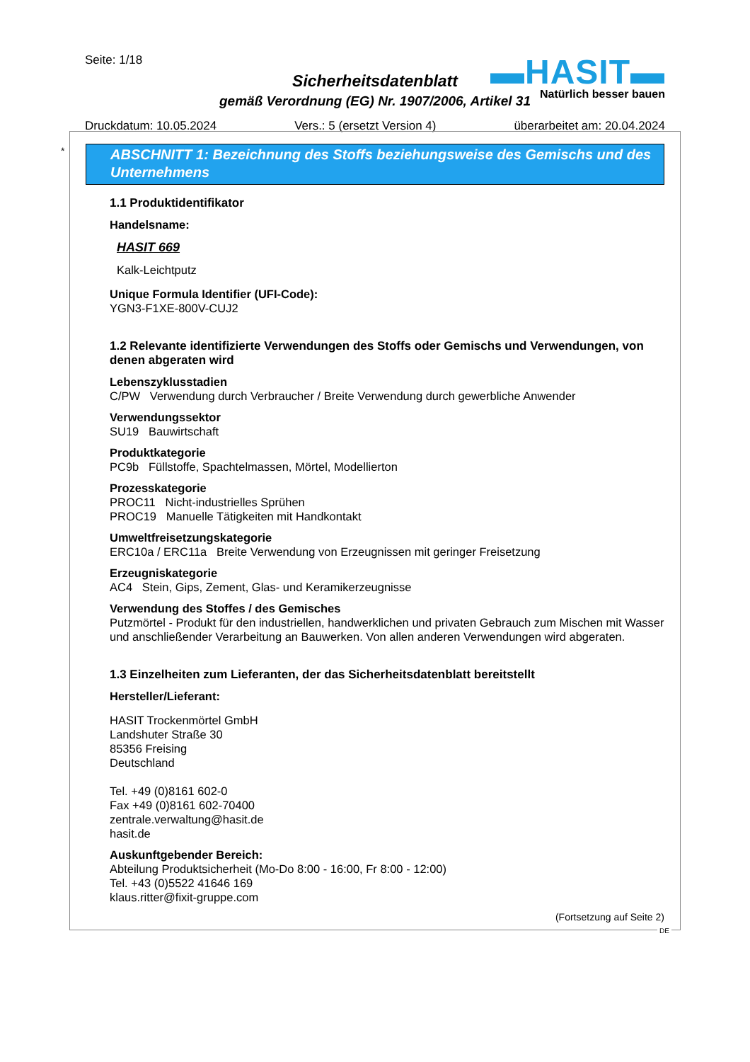Seite: 1/18
▬HASIT▬
Natürlich besser bauen
Sicherheitsdatenblatt
gemäß Verordnung (EG) Nr. 1907/2006, Artikel 31
Druckdatum: 10.05.2024 Vers.: 5 (ersetzt Version 4) überarbeitet am: 20.04.2024
*
ABSCHNITT 1: Bezeichnung des Stoffs beziehungsweise des Gemischs und des Unternehmens
1.1 Produktidentifikator
Handelsname:
HASIT 669
Kalk-Leichtputz
Unique Formula Identifier (UFI-Code):
YGN3-F1XE-800V-CUJ2
1.2 Relevante identifizierte Verwendungen des Stoffs oder Gemischs und Verwendungen, von denen abgeraten wird
Lebenszyklusstadien
C/PW Verwendung durch Verbraucher / Breite Verwendung durch gewerbliche Anwender
Verwendungssektor
SU19 Bauwirtschaft
Produktkategorie
PC9b Füllstoffe, Spachtelmassen, Mörtel, Modellierton
Prozesskategorie
PROC11 Nicht-industrielles Sprühen
PROC19 Manuelle Tätigkeiten mit Handkontakt
Umweltfreisetzungskategorie
ERC10a / ERC11a Breite Verwendung von Erzeugnissen mit geringer Freisetzung
Erzeugniskategorie
AC4 Stein, Gips, Zement, Glas- und Keramikerzeugnisse
Verwendung des Stoffes / des Gemisches
Putzmörtel - Produkt für den industriellen, handwerklichen und privaten Gebrauch zum Mischen mit Wasser und anschließender Verarbeitung an Bauwerken. Von allen anderen Verwendungen wird abgeraten.
1.3 Einzelheiten zum Lieferanten, der das Sicherheitsdatenblatt bereitstellt
Hersteller/Lieferant:
HASIT Trockenmörtel GmbH
Landshuter Straße 30
85356 Freising
Deutschland
Tel. +49 (0)8161 602-0
Fax +49 (0)8161 602-70400
zentrale.verwaltung@hasit.de
hasit.de
Auskunftgebender Bereich:
Abteilung Produktsicherheit (Mo-Do 8:00 - 16:00, Fr 8:00 - 12:00)
Tel. +43 (0)5522 41646 169
klaus.ritter@fixit-gruppe.com
(Fortsetzung auf Seite 2)
DE